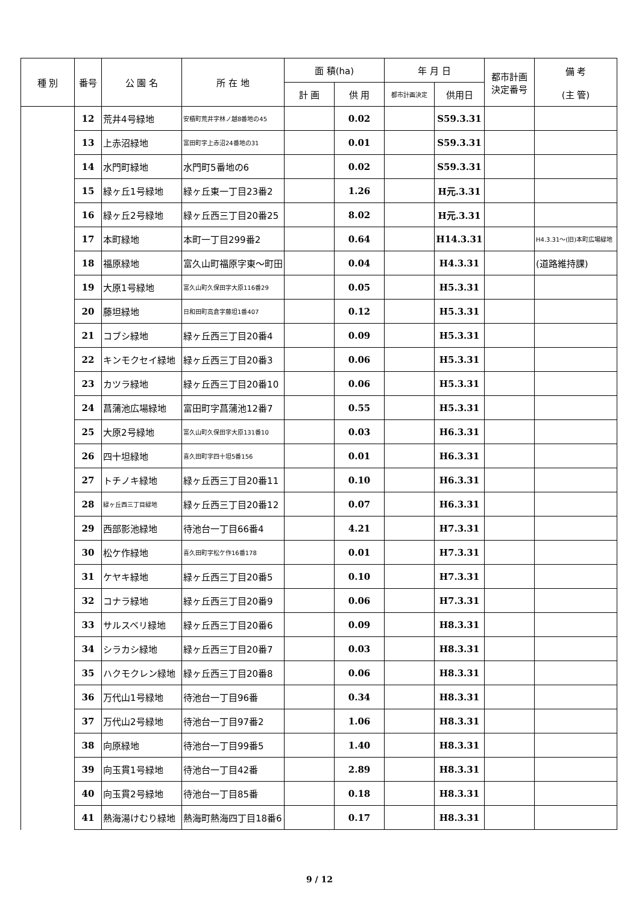| 種 別 | 番号 | 公 園 名 | 所 在 地 | 面 積(ha) | | 年 月 日 | | 都市計画 決定番号 | 備 考 (主 管) |
| --- | --- | --- | --- | --- | --- | --- | --- | --- | --- |
| | | | | 計 画 | 供 用 | 都市計画決定 | 供用日 | | |
| | 12 | 荒井4号緑地 | 安積町荒井字林ノ越8番地の45 | | 0.02 | | S59.3.31 | | |
| | 13 | 上赤沼緑地 | 富田町字上赤沼24番地の31 | | 0.01 | | S59.3.31 | | |
| | 14 | 水門町緑地 | 水門町5番地の6 | | 0.02 | | S59.3.31 | | |
| | 15 | 緑ヶ丘1号緑地 | 緑ヶ丘東一丁目23番2 | | 1.26 | | H元.3.31 | | |
| | 16 | 緑ヶ丘2号緑地 | 緑ヶ丘西三丁目20番25 | | 8.02 | | H元.3.31 | | |
| | 17 | 本町緑地 | 本町一丁目299番2 | | 0.64 | | H14.3.31 | | H4.3.31～(旧)本町広場緑地 |
| | 18 | 福原緑地 | 富久山町福原字東～町田 | | 0.04 | | H4.3.31 | | (道路維持課) |
| | 19 | 大原1号緑地 | 富久山町久保田字大原116番29 | | 0.05 | | H5.3.31 | | |
| | 20 | 藤坦緑地 | 日和田町高倉字藤坦1番407 | | 0.12 | | H5.3.31 | | |
| | 21 | コブシ緑地 | 緑ヶ丘西三丁目20番4 | | 0.09 | | H5.3.31 | | |
| | 22 | キンモクセイ緑地 | 緑ヶ丘西三丁目20番3 | | 0.06 | | H5.3.31 | | |
| | 23 | カツラ緑地 | 緑ヶ丘西三丁目20番10 | | 0.06 | | H5.3.31 | | |
| | 24 | 菖蒲池広場緑地 | 富田町字菖蒲池12番7 | | 0.55 | | H5.3.31 | | |
| | 25 | 大原2号緑地 | 富久山町久保田字大原131番10 | | 0.03 | | H6.3.31 | | |
| | 26 | 四十坦緑地 | 喜久田町字四十坦5番156 | | 0.01 | | H6.3.31 | | |
| | 27 | トチノキ緑地 | 緑ヶ丘西三丁目20番11 | | 0.10 | | H6.3.31 | | |
| | 28 | 緑ヶ丘西三丁目緑地 | 緑ヶ丘西三丁目20番12 | | 0.07 | | H6.3.31 | | |
| | 29 | 西部影池緑地 | 待池台一丁目66番4 | | 4.21 | | H7.3.31 | | |
| | 30 | 松ケ作緑地 | 喜久田町字松ケ作16番178 | | 0.01 | | H7.3.31 | | |
| | 31 | ケヤキ緑地 | 緑ヶ丘西三丁目20番5 | | 0.10 | | H7.3.31 | | |
| | 32 | コナラ緑地 | 緑ヶ丘西三丁目20番9 | | 0.06 | | H7.3.31 | | |
| | 33 | サルスベリ緑地 | 緑ヶ丘西三丁目20番6 | | 0.09 | | H8.3.31 | | |
| | 34 | シラカシ緑地 | 緑ヶ丘西三丁目20番7 | | 0.03 | | H8.3.31 | | |
| | 35 | ハクモクレン緑地 | 緑ヶ丘西三丁目20番8 | | 0.06 | | H8.3.31 | | |
| | 36 | 万代山1号緑地 | 待池台一丁目96番 | | 0.34 | | H8.3.31 | | |
| | 37 | 万代山2号緑地 | 待池台一丁目97番2 | | 1.06 | | H8.3.31 | | |
| | 38 | 向原緑地 | 待池台一丁目99番5 | | 1.40 | | H8.3.31 | | |
| | 39 | 向玉貫1号緑地 | 待池台一丁目42番 | | 2.89 | | H8.3.31 | | |
| | 40 | 向玉貫2号緑地 | 待池台一丁目85番 | | 0.18 | | H8.3.31 | | |
| | 41 | 熱海湯けむり緑地 | 熱海町熱海四丁目18番6 | | 0.17 | | H8.3.31 | | |
9 / 12